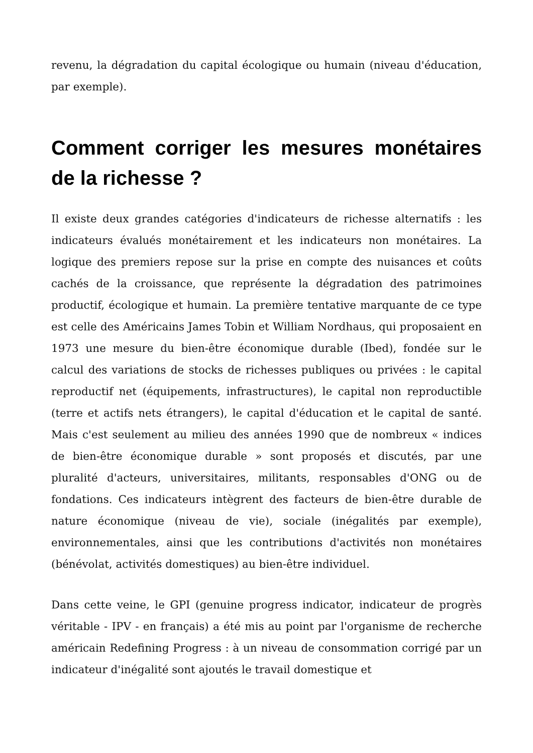revenu, la dégradation du capital écologique ou humain (niveau d'éducation, par exemple).
Comment corriger les mesures monétaires de la richesse ?
Il existe deux grandes catégories d'indicateurs de richesse alternatifs : les indicateurs évalués monétairement et les indicateurs non monétaires. La logique des premiers repose sur la prise en compte des nuisances et coûts cachés de la croissance, que représente la dégradation des patrimoines productif, écologique et humain. La première tentative marquante de ce type est celle des Américains James Tobin et William Nordhaus, qui proposaient en 1973 une mesure du bien-être économique durable (Ibed), fondée sur le calcul des variations de stocks de richesses publiques ou privées : le capital reproductif net (équipements, infrastructures), le capital non reproductible (terre et actifs nets étrangers), le capital d'éducation et le capital de santé. Mais c'est seulement au milieu des années 1990 que de nombreux « indices de bien-être économique durable » sont proposés et discutés, par une pluralité d'acteurs, universitaires, militants, responsables d'ONG ou de fondations. Ces indicateurs intègrent des facteurs de bien-être durable de nature économique (niveau de vie), sociale (inégalités par exemple), environnementales, ainsi que les contributions d'activités non monétaires (bénévolat, activités domestiques) au bien-être individuel.
Dans cette veine, le GPI (genuine progress indicator, indicateur de progrès véritable - IPV - en français) a été mis au point par l'organisme de recherche américain Redefining Progress : à un niveau de consommation corrigé par un indicateur d'inégalité sont ajoutés le travail domestique et